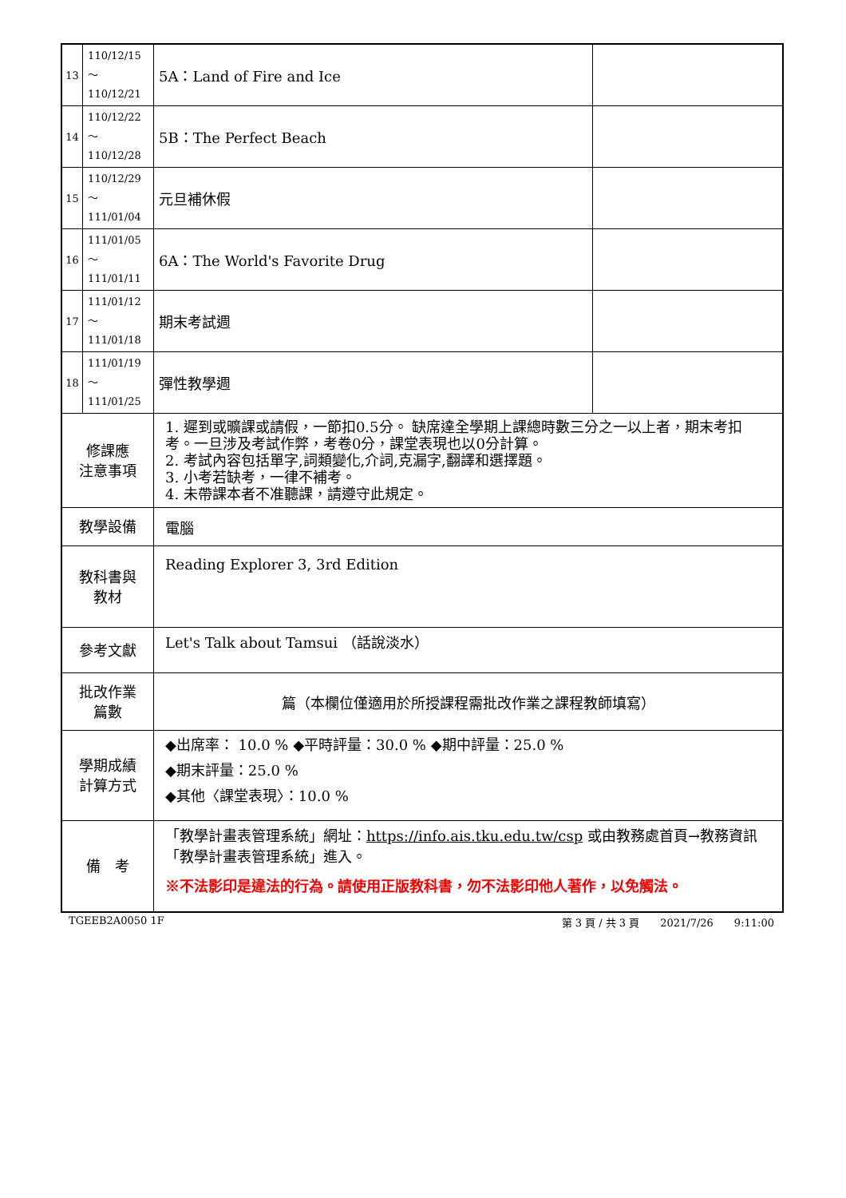| 13 | 110/12/15～ 110/12/21 | 5A：Land of Fire and Ice | |
| 14 | 110/12/22～ 110/12/28 | 5B：The Perfect Beach | |
| 15 | 110/12/29～ 111/01/04 | 元旦補休假 | |
| 16 | 111/01/05～ 111/01/11 | 6A：The World's Favorite Drug | |
| 17 | 111/01/12～ 111/01/18 | 期末考試週 | |
| 18 | 111/01/19～ 111/01/25 | 彈性教學週 | |
| 修課應 注意事項 | | 1. 遲到或曠課或請假，一節扣0.5分。 缺席達全學期上課總時數三分之一以上者，期末考扣考。一旦涉及考試作弊，考卷0分，課堂表現也以0分計算。 2. 考試內容包括單字,詞類變化,介詞,克漏字,翻譯和選擇題。 3. 小考若缺考，一律不補考。 4. 未帶課本者不准聽課，請遵守此規定。 | |
| 教學設備 | | 電腦 | |
| 教科書與 教材 | | Reading Explorer 3, 3rd Edition | |
| 參考文獻 | | Let's Talk about Tamsui （話說淡水） | |
| 批改作業 篇數 | | 篇（本欄位僅適用於所授課程需批改作業之課程教師填寫） | |
| 學期成績 計算方式 | | ◆出席率： 10.0 % ◆平時評量：30.0 % ◆期中評量：25.0 % ◆期末評量：25.0 % ◆其他〈課堂表現〉：10.0 % | |
| 備 考 | | 「教學計畫表管理系統」網址： https://info.ais.tku.edu.tw/csp 或由教務處首頁→教務資訊「教學計畫表管理系統」進入。 ※不法影印是違法的行為。請使用正版教科書，勿不法影印他人著作，以免觸法。 | |
TGEEB2A0050 1F 第 3 頁 / 共 3 頁　　2021/7/26　　9:11:00